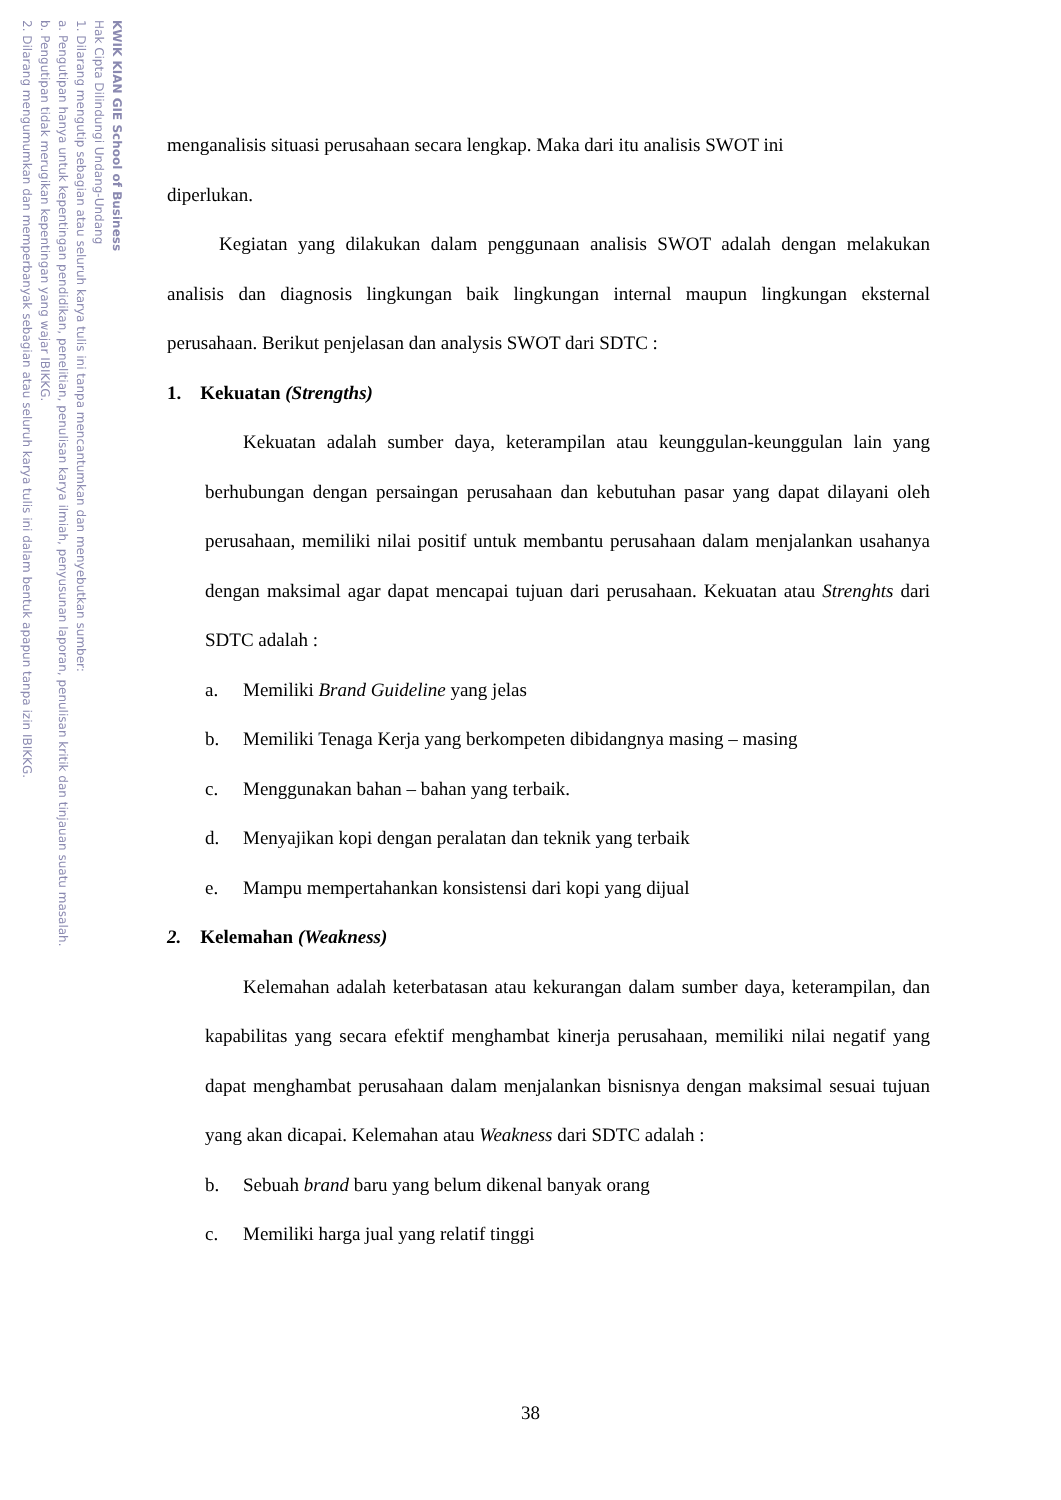2. Dilarang mengumumkan dan memperbanyak sebagian atau seluruh karya tulis ini dalam bentuk apapun tanpa izin IBIKKG.
b. Pengutipan tidak merugikan kepentingan yang wajar IBIKKG.
a. Pengutipan hanya untuk kepentingan pendidikan, penelitian, penulisan karya ilmiah, penyusunan laporan, penulisan kritik dan tinjauan suatu masalah.
1. Dilarang mengutip sebagian atau seluruh karya tulis ini tanpa mencantumkan dan menyebutkan sumber:
Hak Cipta Dilindungi Undang-Undang
KWIK KIAN GIE School of Business
menganalisis situasi perusahaan secara lengkap. Maka dari itu analisis SWOT ini
diperlukan.
Kegiatan yang dilakukan dalam penggunaan analisis SWOT adalah dengan melakukan analisis dan diagnosis lingkungan baik lingkungan internal maupun lingkungan eksternal perusahaan. Berikut penjelasan dan analysis SWOT dari SDTC :
1. Kekuatan (Strengths)
Kekuatan adalah sumber daya, keterampilan atau keunggulan-keunggulan lain yang berhubungan dengan persaingan perusahaan dan kebutuhan pasar yang dapat dilayani oleh perusahaan, memiliki nilai positif untuk membantu perusahaan dalam menjalankan usahanya dengan maksimal agar dapat mencapai tujuan dari perusahaan. Kekuatan atau Strenghts dari SDTC adalah :
a. Memiliki Brand Guideline yang jelas
b. Memiliki Tenaga Kerja yang berkompeten dibidangnya masing – masing
c. Menggunakan bahan – bahan yang terbaik.
d. Menyajikan kopi dengan peralatan dan teknik yang terbaik
e. Mampu mempertahankan konsistensi dari kopi yang dijual
2. Kelemahan (Weakness)
Kelemahan adalah keterbatasan atau kekurangan dalam sumber daya, keterampilan, dan kapabilitas yang secara efektif menghambat kinerja perusahaan, memiliki nilai negatif yang dapat menghambat perusahaan dalam menjalankan bisnisnya dengan maksimal sesuai tujuan yang akan dicapai. Kelemahan atau Weakness dari SDTC adalah :
b. Sebuah brand baru yang belum dikenal banyak orang
c. Memiliki harga jual yang relatif tinggi
38